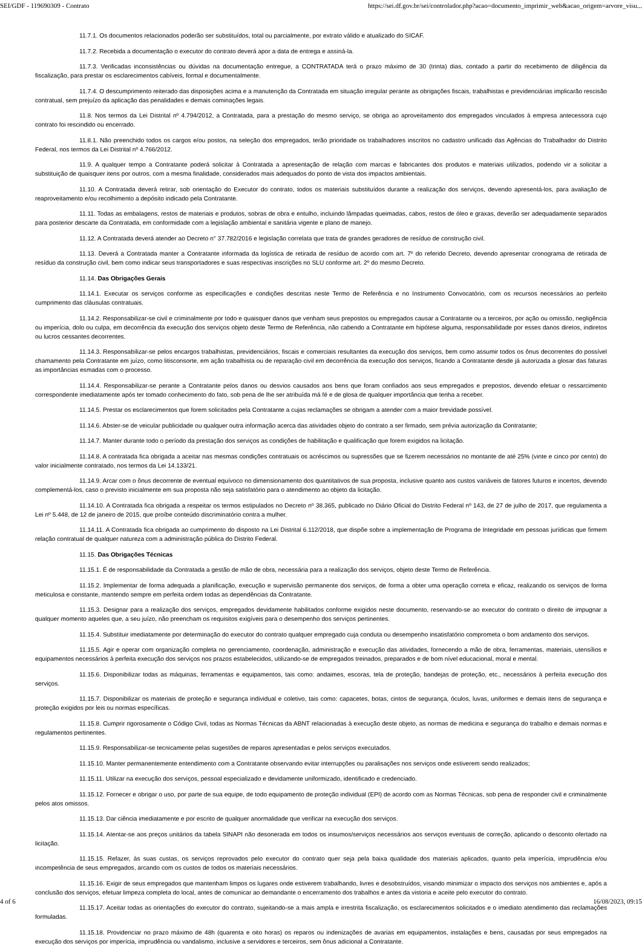SEI/GDF - 119690309 - Contrato https://sei.df.gov.br/sei/controlador.php?acao=documento_imprimir_web&acao_origem=arvore_visu...
11.7.1. Os documentos relacionados poderão ser substituídos, total ou parcialmente, por extrato válido e atualizado do SICAF.
11.7.2. Recebida a documentação o executor do contrato deverá apor a data de entrega e assiná-la.
11.7.3. Verificadas inconsistências ou dúvidas na documentação entregue, a CONTRATADA terá o prazo máximo de 30 (trinta) dias, contado a partir do recebimento de diligência da fiscalização, para prestar os esclarecimentos cabíveis, formal e documentalmente.
11.7.4. O descumprimento reiterado das disposições acima e a manutenção da Contratada em situação irregular perante as obrigações fiscais, trabalhistas e previdenciárias implicarão rescisão contratual, sem prejuízo da aplicação das penalidades e demais cominações legais.
11.8. Nos termos da Lei Distrital nº 4.794/2012, a Contratada, para a prestação do mesmo serviço, se obriga ao aproveitamento dos empregados vinculados à empresa antecessora cujo contrato foi rescindido ou encerrado.
11.8.1. Não preenchido todos os cargos e/ou postos, na seleção dos empregados, terão prioridade os trabalhadores inscritos no cadastro unificado das Agências do Trabalhador do Distrito Federal, nos termos da Lei Distrital nº 4.766/2012.
11.9. A qualquer tempo a Contratante poderá solicitar à Contratada a apresentação de relação com marcas e fabricantes dos produtos e materiais utilizados, podendo vir a solicitar a substituição de quaisquer itens por outros, com a mesma finalidade, considerados mais adequados do ponto de vista dos impactos ambientais.
11.10. A Contratada deverá retirar, sob orientação do Executor do contrato, todos os materiais substituídos durante a realização dos serviços, devendo apresentá-los, para avaliação de reaproveitamento e/ou recolhimento a depósito indicado pela Contratante.
11.11. Todas as embalagens, restos de materiais e produtos, sobras de obra e entulho, incluindo lâmpadas queimadas, cabos, restos de óleo e graxas, deverão ser adequadamente separados para posterior descarte da Contratada, em conformidade com a legislação ambiental e sanitária vigente e plano de manejo.
11.12. A Contratada deverá atender ao Decreto n° 37.782/2016 e legislação correlata que trata de grandes geradores de resíduo de construção civil.
11.13. Deverá a Contratada manter a Contratante informada da logística de retirada de resíduo de acordo com art. 7º do referido Decreto, devendo apresentar cronograma de retirada de resíduo da construção civil, bem como indicar seus transportadores e suas respectivas inscrições no SLU conforme art. 2º do mesmo Decreto.
11.14. Das Obrigações Gerais
11.14.1. Executar os serviços conforme as especificações e condições descritas neste Termo de Referência e no Instrumento Convocatório, com os recursos necessários ao perfeito cumprimento das cláusulas contratuais.
11.14.2. Responsabilizar-se civil e criminalmente por todo e quaisquer danos que venham seus prepostos ou empregados causar a Contratante ou a terceiros, por ação ou omissão, negligência ou imperícia, dolo ou culpa, em decorrência da execução dos serviços objeto deste Termo de Referência, não cabendo a Contratante em hipótese alguma, responsabilidade por esses danos diretos, indiretos ou lucros cessantes decorrentes.
11.14.3. Responsabilizar-se pelos encargos trabalhistas, previdenciários, fiscais e comerciais resultantes da execução dos serviços, bem como assumir todos os ônus decorrentes do possível chamamento pela Contratante em juízo, como litisconsorte, em ação trabalhista ou de reparação civil em decorrência da execução dos serviços, ficando a Contratante desde já autorizada a glosar das faturas as importâncias esmadas com o processo.
11.14.4. Responsabilizar-se perante a Contratante pelos danos ou desvios causados aos bens que foram confiados aos seus empregados e prepostos, devendo efetuar o ressarcimento correspondente imediatamente após ter tomado conhecimento do fato, sob pena de lhe ser atribuída má fé e de glosa de qualquer importância que tenha a receber.
11.14.5. Prestar os esclarecimentos que forem solicitados pela Contratante a cujas reclamações se obrigam a atender com a maior brevidade possível.
11.14.6. Abster-se de veicular publicidade ou qualquer outra informação acerca das atividades objeto do contrato a ser firmado, sem prévia autorização da Contratante;
11.14.7. Manter durante todo o período da prestação dos serviços as condições de habilitação e qualificação que forem exigidos na licitação.
11.14.8. A contratada fica obrigada a aceitar nas mesmas condições contratuais os acréscimos ou supressões que se fizerem necessários no montante de até 25% (vinte e cinco por cento) do valor inicialmente contratado, nos termos da Lei 14.133/21.
11.14.9. Arcar com o ônus decorrente de eventual equívoco no dimensionamento dos quantitativos de sua proposta, inclusive quanto aos custos variáveis de fatores futuros e incertos, devendo complementá-los, caso o previsto inicialmente em sua proposta não seja satisfatório para o atendimento ao objeto da licitação.
11.14.10. A Contratada fica obrigada a respeitar os termos estipulados no Decreto nº 38.365, publicado no Diário Oficial do Distrito Federal nº 143, de 27 de julho de 2017, que regulamenta a Lei nº 5.448, de 12 de janeiro de 2015, que proíbe conteúdo discriminatório contra a mulher.
11.14.11. A Contratada fica obrigada ao cumprimento do disposto na Lei Distrital 6.112/2018, que dispõe sobre a implementação de Programa de Integridade em pessoas jurídicas que firmem relação contratual de qualquer natureza com a administração pública do Distrito Federal.
11.15. Das Obrigações Técnicas
11.15.1. É de responsabilidade da Contratada a gestão de mão de obra, necessária para a realização dos serviços, objeto deste Termo de Referência.
11.15.2. Implementar de forma adequada a planificação, execução e supervisão permanente dos serviços, de forma a obter uma operação correta e eficaz, realizando os serviços de forma meticulosa e constante, mantendo sempre em perfeita ordem todas as dependências da Contratante.
11.15.3. Designar para a realização dos serviços, empregados devidamente habilitados conforme exigidos neste documento, reservando-se ao executor do contrato o direito de impugnar a qualquer momento aqueles que, a seu juízo, não preencham os requisitos exigíveis para o desempenho dos serviços pertinentes.
11.15.4. Substituir imediatamente por determinação do executor do contrato qualquer empregado cuja conduta ou desempenho insatisfatório comprometa o bom andamento dos serviços.
11.15.5. Agir e operar com organização completa no gerenciamento, coordenação, administração e execução das atividades, fornecendo a mão de obra, ferramentas, materiais, utensílios e equipamentos necessários à perfeita execução dos serviços nos prazos estabelecidos, utilizando-se de empregados treinados, preparados e de bom nível educacional, moral e mental.
11.15.6. Disponibilizar todas as máquinas, ferramentas e equipamentos, tais como: andaimes, escoras, tela de proteção, bandejas de proteção, etc., necessários à perfeita execução dos serviços.
11.15.7. Disponibilizar os materiais de proteção e segurança individual e coletivo, tais como: capacetes, botas, cintos de segurança, óculos, luvas, uniformes e demais itens de segurança e proteção exigidos por leis ou normas específicas.
11.15.8. Cumprir rigorosamente o Código Civil, todas as Normas Técnicas da ABNT relacionadas à execução deste objeto, as normas de medicina e segurança do trabalho e demais normas e regulamentos pertinentes.
11.15.9. Responsabilizar-se tecnicamente pelas sugestões de reparos apresentadas e pelos serviços executados.
11.15.10. Manter permanentemente entendimento com a Contratante observando evitar interrupções ou paralisações nos serviços onde estiverem sendo realizados;
11.15.11. Utilizar na execução dos serviços, pessoal especializado e devidamente uniformizado, identificado e credenciado.
11.15.12. Fornecer e obrigar o uso, por parte de sua equipe, de todo equipamento de proteção individual (EPI) de acordo com as Normas Técnicas, sob pena de responder civil e criminalmente pelos atos omissos.
11.15.13. Dar ciência imediatamente e por escrito de qualquer anormalidade que verificar na execução dos serviços.
11.15.14. Atentar-se aos preços unitários da tabela SINAPI não desonerada em todos os insumos/serviços necessários aos serviços eventuais de correção, aplicando o desconto ofertado na licitação.
11.15.15. Refazer, às suas custas, os serviços reprovados pelo executor do contrato quer seja pela baixa qualidade dos materiais aplicados, quanto pela imperícia, imprudência e/ou incompetência de seus empregados, arcando com os custos de todos os materiais necessários.
11.15.16. Exigir de seus empregados que mantenham limpos os lugares onde estiverem trabalhando, livres e desobstruídos, visando minimizar o impacto dos serviços nos ambientes e, após a conclusão dos serviços, efetuar limpeza completa do local, antes de comunicar ao demandante o encerramento dos trabalhos e antes da vistoria e aceite pelo executor do contrato.
11.15.17. Aceitar todas as orientações do executor do contrato, sujeitando-se a mais ampla e irrestrita fiscalização, os esclarecimentos solicitados e o imediato atendimento das reclamações formuladas.
11.15.18. Providenciar no prazo máximo de 48h (quarenta e oito horas) os reparos ou indenizações de avarias em equipamentos, instalações e bens, causadas por seus empregados na execução dos serviços por imperícia, imprudência ou vandalismo, inclusive a servidores e terceiros, sem ônus adicional a Contratante.
4 of 6 16/08/2023, 09:15